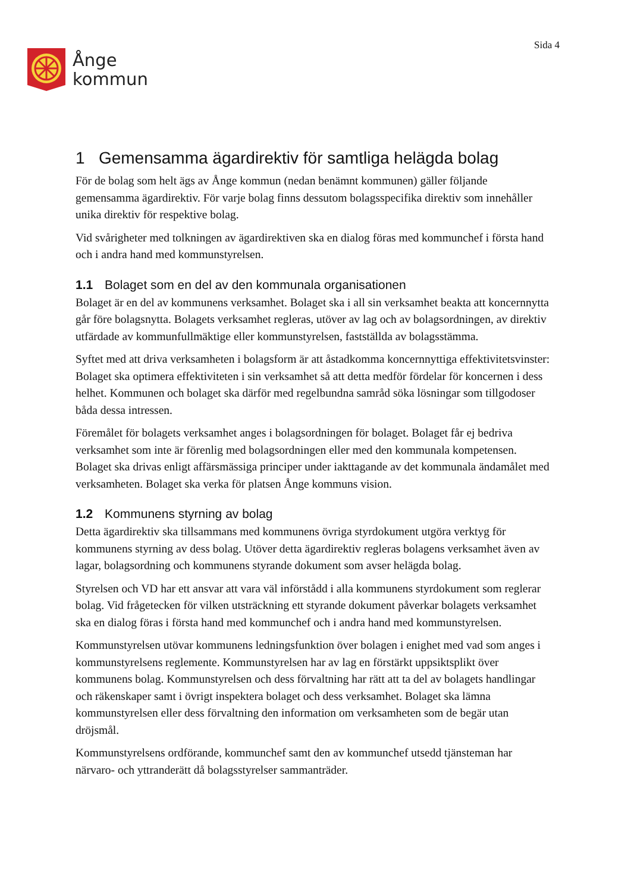Ånge
kommun
Sida 4
1 Gemensamma ägardirektiv för samtliga helägda bolag
För de bolag som helt ägs av Ånge kommun (nedan benämnt kommunen) gäller följande gemensamma ägardirektiv. För varje bolag finns dessutom bolagsspecifika direktiv som innehåller unika direktiv för respektive bolag.
Vid svårigheter med tolkningen av ägardirektiven ska en dialog föras med kommunchef i första hand och i andra hand med kommunstyrelsen.
1.1 Bolaget som en del av den kommunala organisationen
Bolaget är en del av kommunens verksamhet. Bolaget ska i all sin verksamhet beakta att koncernnytta går före bolagsnytta. Bolagets verksamhet regleras, utöver av lag och av bolagsordningen, av direktiv utfärdade av kommunfullmäktige eller kommunstyrelsen, fastställda av bolagsstämma.
Syftet med att driva verksamheten i bolagsform är att åstadkomma koncernnyttiga effektivitetsvinster: Bolaget ska optimera effektiviteten i sin verksamhet så att detta medför fördelar för koncernen i dess helhet. Kommunen och bolaget ska därför med regelbundna samråd söka lösningar som tillgodoser båda dessa intressen.
Föremålet för bolagets verksamhet anges i bolagsordningen för bolaget. Bolaget får ej bedriva verksamhet som inte är förenlig med bolagsordningen eller med den kommunala kompetensen. Bolaget ska drivas enligt affärsmässiga principer under iakttagande av det kommunala ändamålet med verksamheten. Bolaget ska verka för platsen Ånge kommuns vision.
1.2 Kommunens styrning av bolag
Detta ägardirektiv ska tillsammans med kommunens övriga styrdokument utgöra verktyg för kommunens styrning av dess bolag. Utöver detta ägardirektiv regleras bolagens verksamhet även av lagar, bolagsordning och kommunens styrande dokument som avser helägda bolag.
Styrelsen och VD har ett ansvar att vara väl införstådd i alla kommunens styrdokument som reglerar bolag. Vid frågetecken för vilken utsträckning ett styrande dokument påverkar bolagets verksamhet ska en dialog föras i första hand med kommunchef och i andra hand med kommunstyrelsen.
Kommunstyrelsen utövar kommunens ledningsfunktion över bolagen i enighet med vad som anges i kommunstyrelsens reglemente. Kommunstyrelsen har av lag en förstärkt uppsiktsplikt över kommunens bolag. Kommunstyrelsen och dess förvaltning har rätt att ta del av bolagets handlingar och räkenskaper samt i övrigt inspektera bolaget och dess verksamhet. Bolaget ska lämna kommunstyrelsen eller dess förvaltning den information om verksamheten som de begär utan dröjsmål.
Kommunstyrelsens ordförande, kommunchef samt den av kommunchef utsedd tjänsteman har närvaro- och yttranderätt då bolagsstyrelser sammanträder.